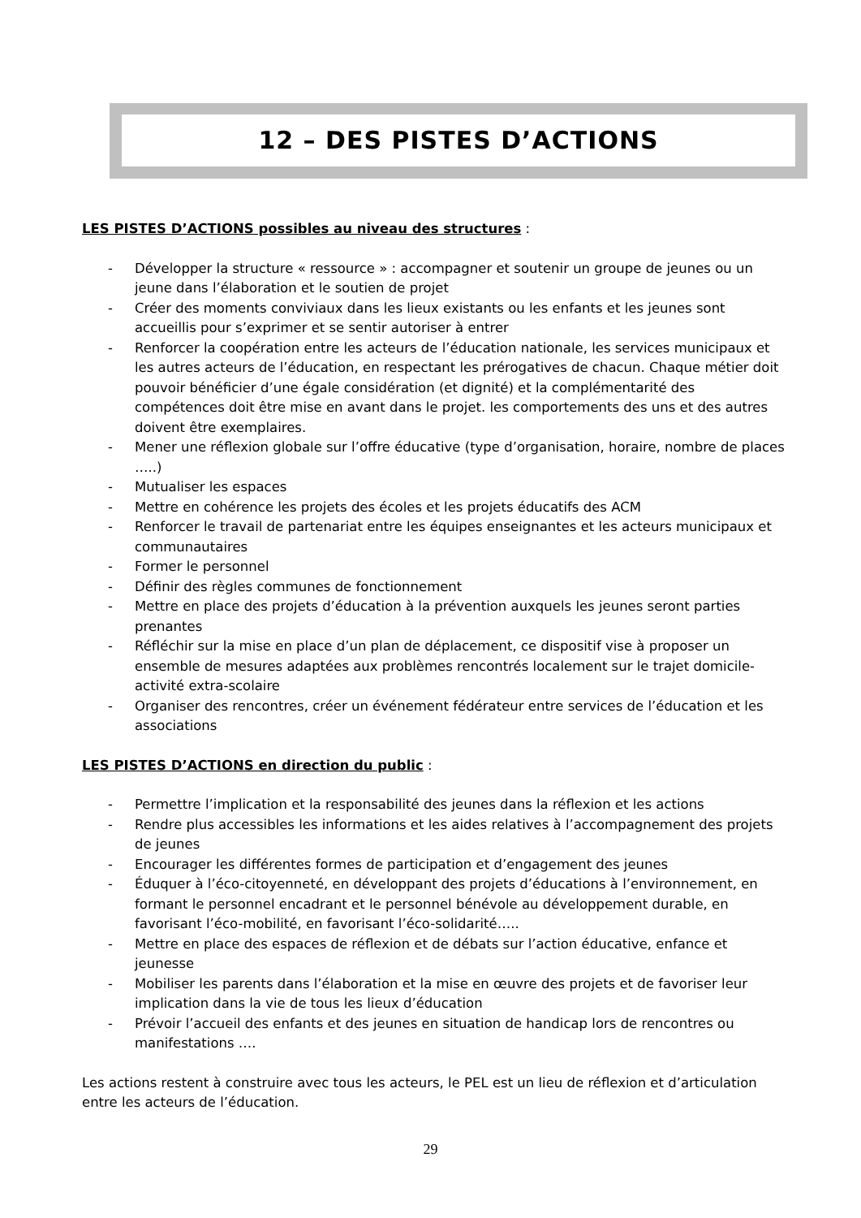12 – DES PISTES D’ACTIONS
LES PISTES D’ACTIONS possibles au niveau des structures :
- Développer la structure « ressource » : accompagner et soutenir un groupe de jeunes ou un jeune dans l’élaboration et le soutien de projet
- Créer des moments conviviaux dans les lieux existants ou les enfants et les jeunes sont accueillis pour s’exprimer et se sentir autoriser à entrer
- Renforcer la coopération entre les acteurs de l’éducation nationale, les services municipaux et les autres acteurs de l’éducation, en respectant les prérogatives de chacun. Chaque métier doit pouvoir bénéficier d’une égale considération (et dignité) et la complémentarité des compétences doit être mise en avant dans le projet. les comportements des uns et des autres doivent être exemplaires.
- Mener une réflexion globale sur l’offre éducative (type d’organisation, horaire, nombre de places …..)
- Mutualiser les espaces
- Mettre en cohérence les projets des écoles et les projets éducatifs des ACM
- Renforcer le travail de partenariat entre les équipes enseignantes et les acteurs municipaux et communautaires
- Former le personnel
- Définir des règles communes de fonctionnement
- Mettre en place des projets d’éducation à la prévention auxquels les jeunes seront parties prenantes
- Réfléchir sur la mise en place d’un plan de déplacement, ce dispositif vise à proposer un ensemble de mesures adaptées aux problèmes rencontrés localement sur le trajet domicile-activité extra-scolaire
- Organiser des rencontres, créer un événement fédérateur entre services de l’éducation et les associations
LES PISTES D’ACTIONS en direction du public :
- Permettre l’implication et la responsabilité des jeunes dans la réflexion et les actions
- Rendre plus accessibles les informations et les aides relatives à l’accompagnement des projets de jeunes
- Encourager les différentes formes de participation et d’engagement des jeunes
- Éduquer à l’éco-citoyenneté, en développant des projets d’éducations à l’environnement, en formant le personnel encadrant et le personnel bénévole au développement durable, en favorisant l’éco-mobilité, en favorisant l’éco-solidarité…..
- Mettre en place des espaces de réflexion et de débats sur l’action éducative, enfance et jeunesse
- Mobiliser les parents dans l’élaboration et la mise en œuvre des projets et de favoriser leur implication dans la vie de tous les lieux d’éducation
- Prévoir l’accueil des enfants et des jeunes en situation de handicap lors de rencontres ou manifestations ….
Les actions restent à construire avec tous les acteurs, le PEL est un lieu de réflexion et d’articulation entre les acteurs de l’éducation.
29